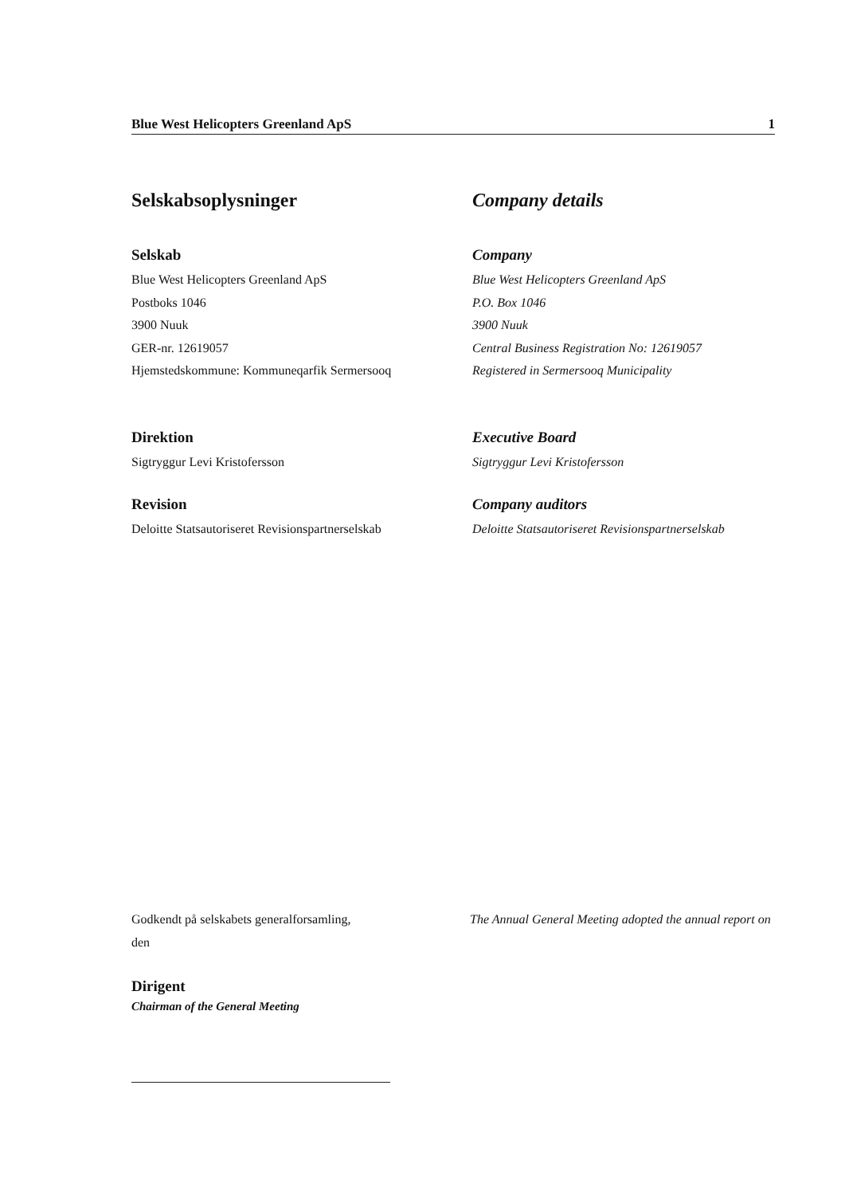Blue West Helicopters Greenland ApS 1
Selskabsoplysninger
Selskab
Blue West Helicopters Greenland ApS
Postboks 1046
3900 Nuuk
GER-nr. 12619057
Hjemstedskommune: Kommuneqarfik Sermersooq
Direktion
Sigtryggur Levi Kristofersson
Revision
Deloitte Statsautoriseret Revisionspartnerselskab
Company details
Company
Blue West Helicopters Greenland ApS
P.O. Box 1046
3900 Nuuk
Central Business Registration No: 12619057
Registered in Sermersooq Municipality
Executive Board
Sigtryggur Levi Kristofersson
Company auditors
Deloitte Statsautoriseret Revisionspartnerselskab
Godkendt på selskabets generalforsamling,
den
Dirigent
Chairman of the General Meeting
The Annual General Meeting adopted the annual report on